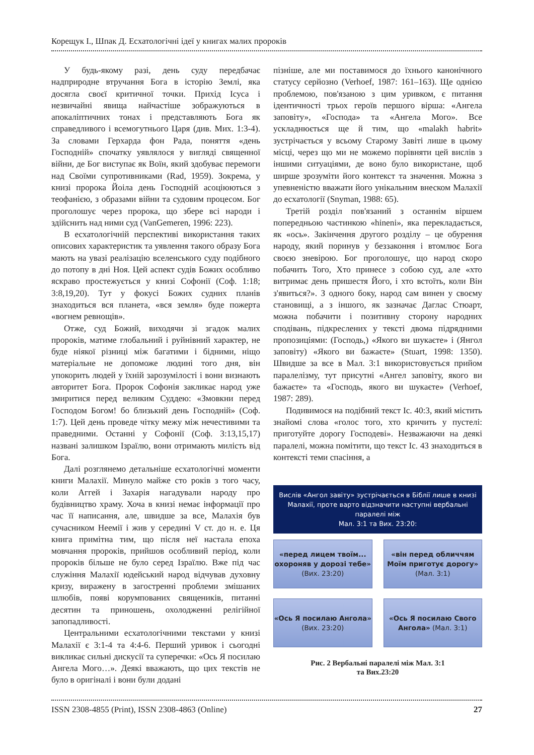Корещук І., Шпак Д. Есхатологічні ідеї у книгах малих пророків
У будь-якому разі, день суду передбачає надприродне втручання Бога в історію Землі, яка досягла своєї критичної точки. Прихід Ісуса і незвичайні явища найчастіше зображуються в апокаліптичних тонах і представляють Бога як справедливого і всемогутнього Царя (див. Мих. 1:3-4). За словами Герхарда фон Рада, поняття «день Господній» спочатку уявлялося у вигляді священної війни, де Бог виступає як Воїн, який здобуває перемоги над Своїми супротивниками (Rad, 1959). Зокрема, у книзі пророка Йоіла день Господній асоціюються з теофанією, з образами війни та судовим процесом. Бог проголошує через пророка, що збере всі народи і здійснить над ними суд (VanGemeren, 1996: 223).
В есхатологічній перспективі використання таких описових характеристик та уявлення такого образу Бога мають на увазі реалізацію вселенського суду подібного до потопу в дні Ноя. Цей аспект судів Божих особливо яскраво простежується у книзі Софонії (Соф. 1:18; 3:8,19,20). Тут у фокусі Божих судних планів знаходиться вся планета, «вся земля» буде пожерта «вогнем ревнощів».
Отже, суд Божий, виходячи зі згадок малих пророків, матиме глобальний і руйнівний характер, не буде ніякої різниці між багатими і бідними, ніщо матеріальне не допоможе людині того дня, він упокорить людей у їхній зарозумілості і вони визнають авторитет Бога. Пророк Софонія закликає народ уже змиритися перед великим Суддею: «Змовкни перед Господом Богом! бо близький день Господній» (Соф. 1:7). Цей день проведе чітку межу між нечестивими та праведними. Останні у Софонії (Соф. 3:13,15,17) названі залишком Ізраїлю, вони отримають милість від Бога.
Далі розглянемо детальніше есхатологічні моменти книги Малахії. Минуло майже сто років з того часу, коли Аггей і Захарія нагадували народу про будівництво храму. Хоча в книзі немає інформації про час її написання, але, швидше за все, Малахія був сучасником Неемії і жив у середині V ст. до н. е. Ця книга примітна тим, що після неї настала епоха мовчання пророків, прийшов особливий період, коли пророків більше не було серед Ізраїлю. Вже під час служіння Малахії юдейський народ відчував духовну кризу, виражену в загостренні проблеми змішаних шлюбів, появі корумпованих священиків, питанні десятин та приношень, охолодженні релігійної запопадливості.
Центральними есхатологічними текстами у книзі Малахії є 3:1-4 та 4:4-6. Перший уривок і сьогодні викликає сильні дискусії та суперечки: «Ось Я посилаю Ангела Мого…». Деякі вважають, що цих текстів не було в оригіналі і вони були додані
пізніше, але ми поставимося до їхнього канонічного статусу серйозно (Verhoef, 1987: 161–163). Ще однією проблемою, пов'язаною з цим уривком, є питання ідентичності трьох героїв першого вірша: «Ангела заповіту», «Господа» та «Ангела Мого». Все ускладнюється ще й тим, що «malakh habrit» зустрічається у всьому Старому Завіті лише в цьому місці, через що ми не можемо порівняти цей вислів з іншими ситуаціями, де воно було використане, щоб ширше зрозуміти його контекст та значення. Можна з упевненістю вважати його унікальним внеском Малахії до есхатології (Snyman, 1988: 65).
Третій розділ пов'язаний з останнім віршем попередньою частинкою «hineni», яка перекладається, як «ось». Закінчення другого розділу – це обурення народу, який поринув у беззаконня і втомлює Бога своєю зневірою. Бог проголошує, що народ скоро побачить Того, Хто принесе з собою суд, але «хто витримає день пришестя Його, і хто встоїть, коли Він з'явиться?». З одного боку, народ сам винен у своєму становищі, а з іншого, як зазначає Даглас Стюарт, можна побачити і позитивну сторону народних сподівань, підкреслених у тексті двома підрядними пропозиціями: (Господь,) «Якого ви шукаєте» і (Янгол заповіту) «Якого ви бажаєте» (Stuart, 1998: 1350). Швидше за все в Мал. 3:1 використовується прийом паралелізму, тут присутні «Ангел заповіту, якого ви бажаєте» та «Господь, якого ви шукаєте» (Verhoef, 1987: 289).
Подивимося на подібний текст Іс. 40:3, який містить знайомі слова «голос того, хто кричить у пустелі: приготуйте дорогу Господеві». Незважаючи на деякі паралелі, можна помітити, що текст Іс. 43 знаходиться в контексті теми спасіння, а
Вислів «Ангол завіту» зустрічається в Біблії лише в книзі Малахії, проте варто відзначити наступні вербальні паралелі між
Мал. 3:1 та Вих. 23:20:
«перед лицем твоїм... охороняв у дорозі тебе»
(Вих. 23:20)
«він перед обличчям Моїм приготує дорогу»
(Мал. 3:1)
«Ось Я посилаю Ангола»
(Вих. 23:20)
«Ось Я посилаю Свого Ангола» (Мал. 3:1)
Рис. 2 Вербальні паралелі між Мал. 3:1
та Вих.23:20
ISSN 2308-4855 (Print), ISSN 2308-4863 (Online) 27